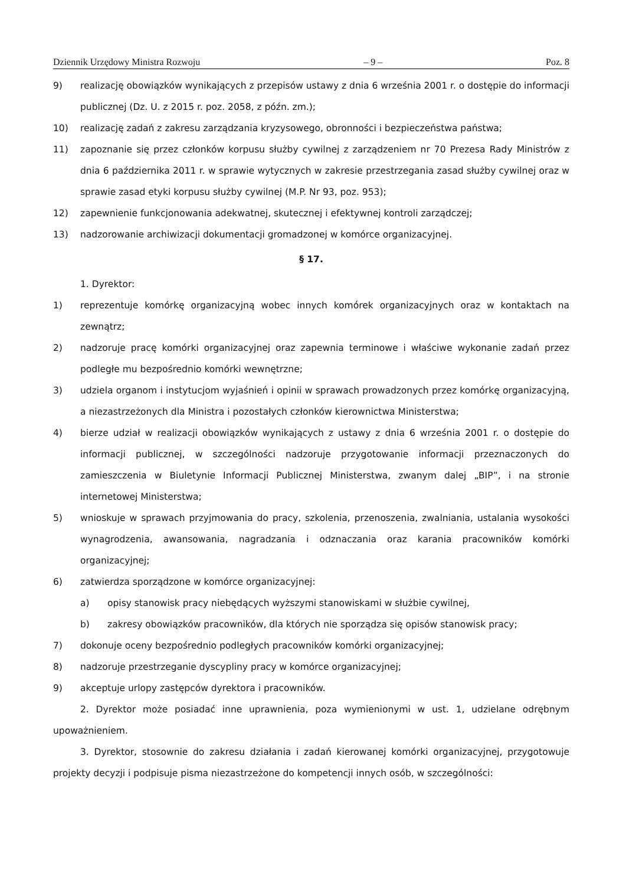Dziennik Urzędowy Ministra Rozwoju – 9 – Poz. 8
9) realizację obowiązków wynikających z przepisów ustawy z dnia 6 września 2001 r. o dostępie do informacji publicznej (Dz. U. z 2015 r. poz. 2058, z późn. zm.);
10) realizację zadań z zakresu zarządzania kryzysowego, obronności i bezpieczeństwa państwa;
11) zapoznanie się przez członków korpusu służby cywilnej z zarządzeniem nr 70 Prezesa Rady Ministrów z dnia 6 października 2011 r. w sprawie wytycznych w zakresie przestrzegania zasad służby cywilnej oraz w sprawie zasad etyki korpusu służby cywilnej (M.P. Nr 93, poz. 953);
12) zapewnienie funkcjonowania adekwatnej, skutecznej i efektywnej kontroli zarządczej;
13) nadzorowanie archiwizacji dokumentacji gromadzonej w komórce organizacyjnej.
§ 17.
1. Dyrektor:
1) reprezentuje komórkę organizacyjną wobec innych komórek organizacyjnych oraz w kontaktach na zewnątrz;
2) nadzoruje pracę komórki organizacyjnej oraz zapewnia terminowe i właściwe wykonanie zadań przez podległe mu bezpośrednio komórki wewnętrzne;
3) udziela organom i instytucjom wyjaśnień i opinii w sprawach prowadzonych przez komórkę organizacyjną, a niezastrzeżonych dla Ministra i pozostałych członków kierownictwa Ministerstwa;
4) bierze udział w realizacji obowiązków wynikających z ustawy z dnia 6 września 2001 r. o dostępie do informacji publicznej, w szczególności nadzoruje przygotowanie informacji przeznaczonych do zamieszczenia w Biuletynie Informacji Publicznej Ministerstwa, zwanym dalej „BIP”, i na stronie internetowej Ministerstwa;
5) wnioskuje w sprawach przyjmowania do pracy, szkolenia, przenoszenia, zwalniania, ustalania wysokości wynagrodzenia, awansowania, nagradzania i odznaczania oraz karania pracowników komórki organizacyjnej;
6) zatwierdza sporządzone w komórce organizacyjnej:
a) opisy stanowisk pracy niebędących wyższymi stanowiskami w służbie cywilnej,
b) zakresy obowiązków pracowników, dla których nie sporządza się opisów stanowisk pracy;
7) dokonuje oceny bezpośrednio podległych pracowników komórki organizacyjnej;
8) nadzoruje przestrzeganie dyscypliny pracy w komórce organizacyjnej;
9) akceptuje urlopy zastępców dyrektora i pracowników.
2. Dyrektor może posiadać inne uprawnienia, poza wymienionymi w ust. 1, udzielane odrębnym upoważnieniem.
3. Dyrektor, stosownie do zakresu działania i zadań kierowanej komórki organizacyjnej, przygotowuje projekty decyzji i podpisuje pisma niezastrzeżone do kompetencji innych osób, w szczególności: